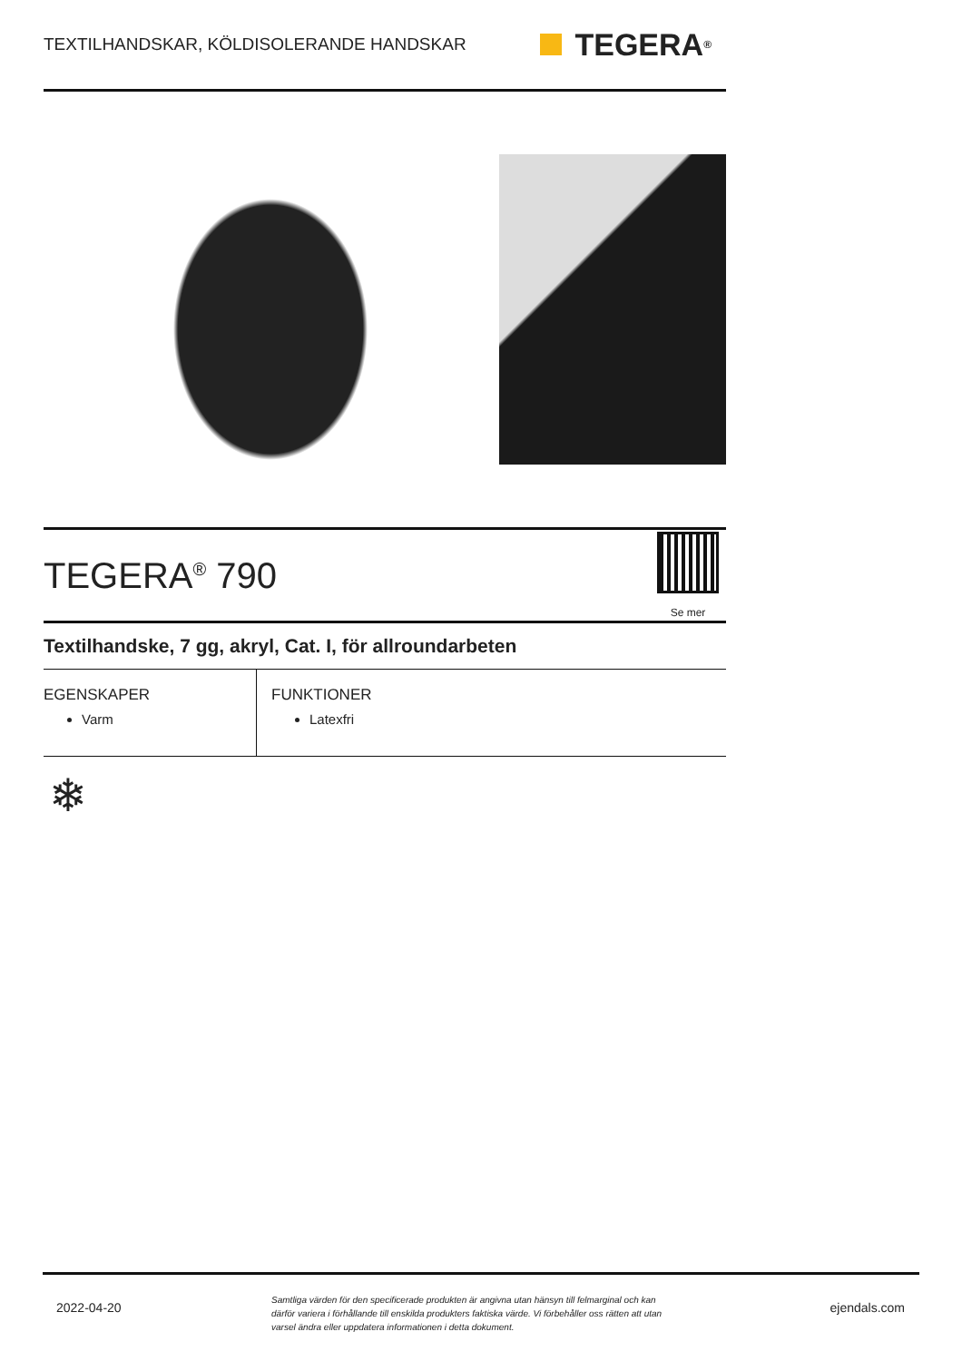TEXTILHANDSKAR, KÖLDISOLERANDE HANDSKAR
TEGERA<sup>®</sup>
TEGERA<sup>®</sup> 790
Se mer
Textilhandske, 7 gg, akryl, Cat. I, för allroundarbeten
EGENSKAPER
Varm
FUNKTIONER
Latexfri
❄
2022-04-20 Samtliga värden för den specificerade produkten är angivna utan hänsyn till felmarginal och kan därför variera i förhållande till enskilda produkters faktiska värde. Vi förbehåller oss rätten att utan varsel ändra eller uppdatera informationen i detta dokument. ejendals.com